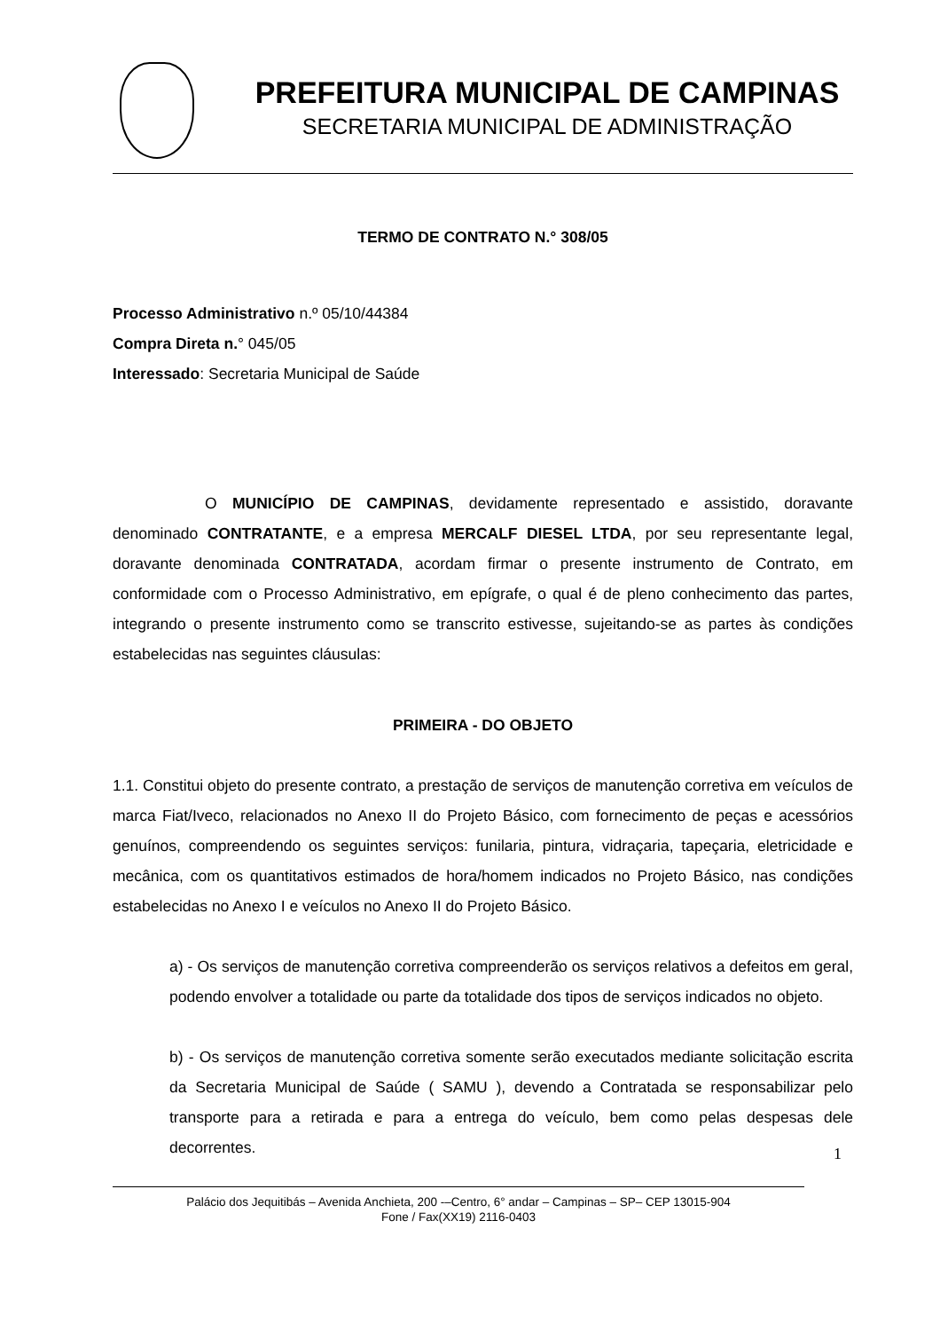PREFEITURA MUNICIPAL DE CAMPINAS
SECRETARIA MUNICIPAL DE ADMINISTRAÇÃO
TERMO DE CONTRATO N.° 308/05
Processo Administrativo n.º 05/10/44384
Compra Direta n.° 045/05
Interessado: Secretaria Municipal de Saúde
O MUNICÍPIO DE CAMPINAS, devidamente representado e assistido, doravante denominado CONTRATANTE, e a empresa MERCALF DIESEL LTDA, por seu representante legal, doravante denominada CONTRATADA, acordam firmar o presente instrumento de Contrato, em conformidade com o Processo Administrativo, em epígrafe, o qual é de pleno conhecimento das partes, integrando o presente instrumento como se transcrito estivesse, sujeitando-se as partes às condições estabelecidas nas seguintes cláusulas:
PRIMEIRA - DO OBJETO
1.1. Constitui objeto do presente contrato, a prestação de serviços de manutenção corretiva em veículos de marca Fiat/Iveco, relacionados no Anexo II do Projeto Básico, com fornecimento de peças e acessórios genuínos, compreendendo os seguintes serviços: funilaria, pintura, vidraçaria, tapeçaria, eletricidade e mecânica, com os quantitativos estimados de hora/homem indicados no Projeto Básico, nas condições estabelecidas no Anexo I e veículos no Anexo II do Projeto Básico.
a) - Os serviços de manutenção corretiva compreenderão os serviços relativos a defeitos em geral, podendo envolver a totalidade ou parte da totalidade dos tipos de serviços indicados no objeto.
b) - Os serviços de manutenção corretiva somente serão executados mediante solicitação escrita da Secretaria Municipal de Saúde ( SAMU ), devendo a Contratada se responsabilizar pelo transporte para a retirada e para a entrega do veículo, bem como pelas despesas dele decorrentes.
1
Palácio dos Jequitibás – Avenida Anchieta, 200 -–Centro, 6° andar – Campinas – SP– CEP 13015-904
Fone / Fax(XX19) 2116-0403